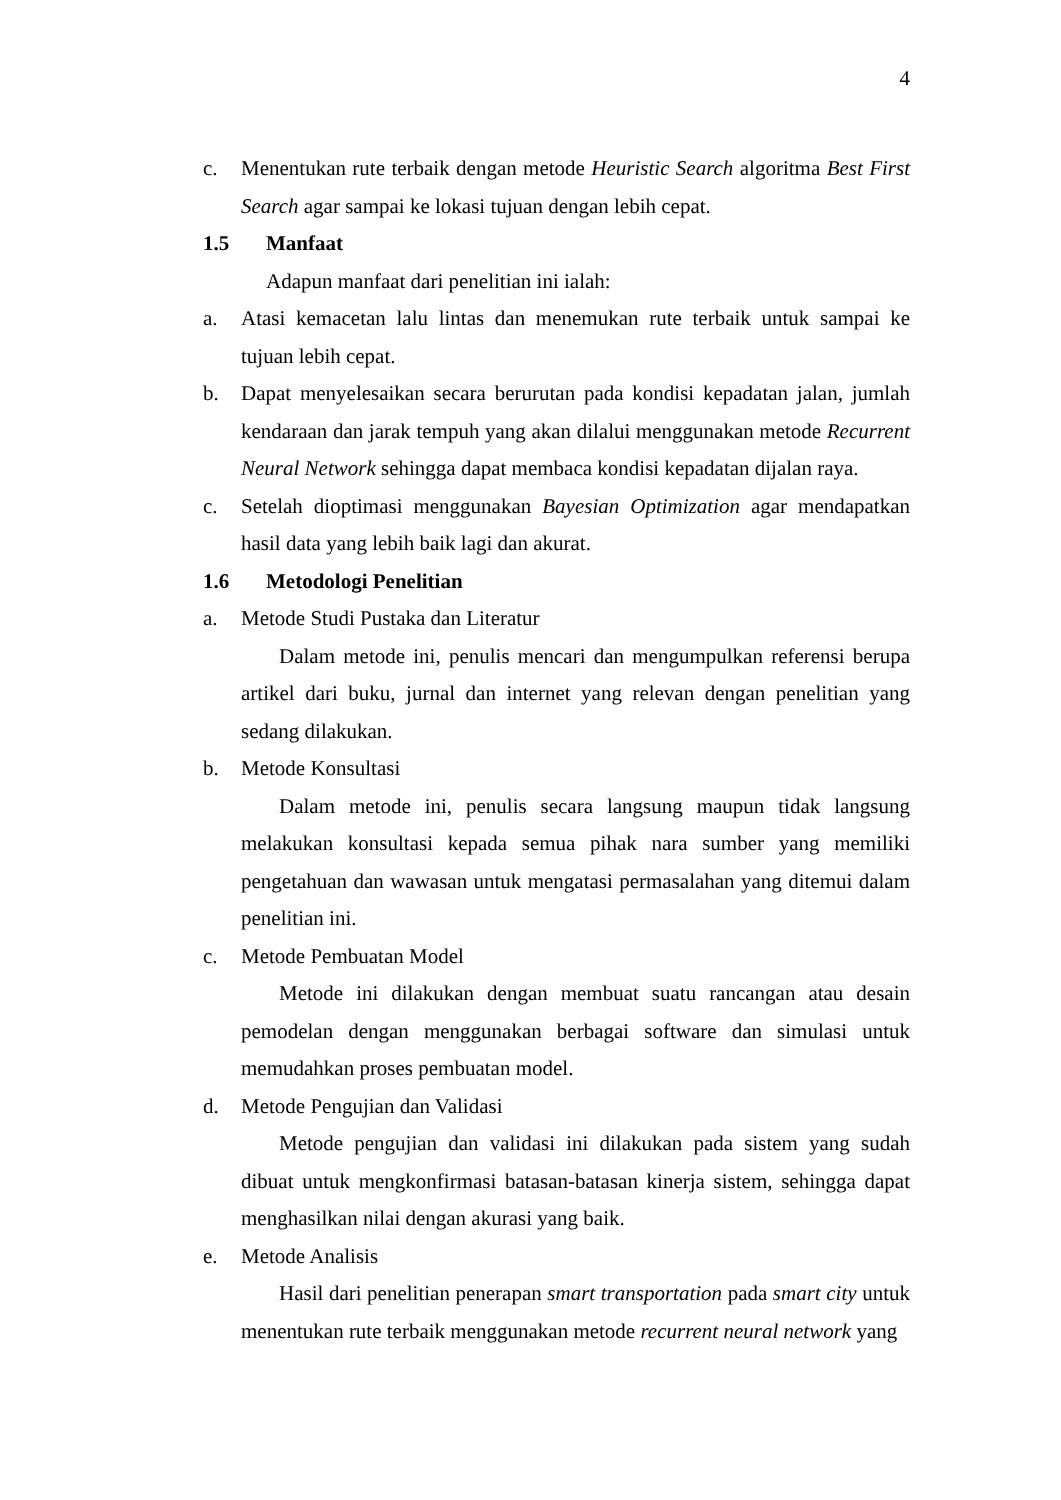4
c. Menentukan rute terbaik dengan metode Heuristic Search algoritma Best First Search agar sampai ke lokasi tujuan dengan lebih cepat.
1.5 Manfaat
Adapun manfaat dari penelitian ini ialah:
a. Atasi kemacetan lalu lintas dan menemukan rute terbaik untuk sampai ke tujuan lebih cepat.
b. Dapat menyelesaikan secara berurutan pada kondisi kepadatan jalan, jumlah kendaraan dan jarak tempuh yang akan dilalui menggunakan metode Recurrent Neural Network sehingga dapat membaca kondisi kepadatan dijalan raya.
c. Setelah dioptimasi menggunakan Bayesian Optimization agar mendapatkan hasil data yang lebih baik lagi dan akurat.
1.6 Metodologi Penelitian
a. Metode Studi Pustaka dan Literatur
Dalam metode ini, penulis mencari dan mengumpulkan referensi berupa artikel dari buku, jurnal dan internet yang relevan dengan penelitian yang sedang dilakukan.
b. Metode Konsultasi
Dalam metode ini, penulis secara langsung maupun tidak langsung melakukan konsultasi kepada semua pihak nara sumber yang memiliki pengetahuan dan wawasan untuk mengatasi permasalahan yang ditemui dalam penelitian ini.
c. Metode Pembuatan Model
Metode ini dilakukan dengan membuat suatu rancangan atau desain pemodelan dengan menggunakan berbagai software dan simulasi untuk memudahkan proses pembuatan model.
d. Metode Pengujian dan Validasi
Metode pengujian dan validasi ini dilakukan pada sistem yang sudah dibuat untuk mengkonfirmasi batasan-batasan kinerja sistem, sehingga dapat menghasilkan nilai dengan akurasi yang baik.
e. Metode Analisis
Hasil dari penelitian penerapan smart transportation pada smart city untuk menentukan rute terbaik menggunakan metode recurrent neural network yang